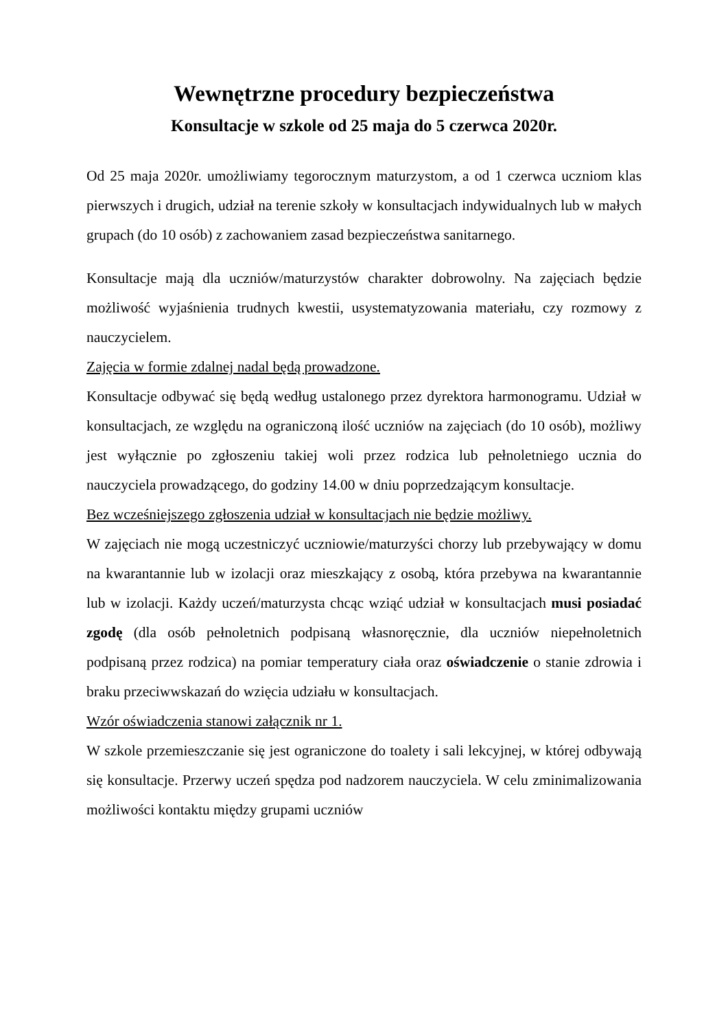Wewnętrzne procedury bezpieczeństwa
Konsultacje w szkole od 25 maja do 5 czerwca 2020r.
Od 25 maja 2020r. umożliwiamy tegorocznym maturzystom, a od 1 czerwca uczniom klas pierwszych i drugich, udział na terenie szkoły w konsultacjach indywidualnych lub w małych grupach (do 10 osób) z zachowaniem zasad bezpieczeństwa sanitarnego.
Konsultacje mają dla uczniów/maturzystów charakter dobrowolny. Na zajęciach będzie możliwość wyjaśnienia trudnych kwestii, usystematyzowania materiału, czy rozmowy z nauczycielem.
Zajęcia w formie zdalnej nadal będą prowadzone.
Konsultacje odbywać się będą według ustalonego przez dyrektora harmonogramu. Udział w konsultacjach, ze względu na ograniczoną ilość uczniów na zajęciach (do 10 osób), możliwy jest wyłącznie po zgłoszeniu takiej woli przez rodzica lub pełnoletniego ucznia do nauczyciela prowadzącego, do godziny 14.00 w dniu poprzedzającym konsultacje.
Bez wcześniejszego zgłoszenia udział w konsultacjach nie będzie możliwy.
W zajęciach nie mogą uczestniczyć uczniowie/maturzyści chorzy lub przebywający w domu na kwarantannie lub w izolacji oraz mieszkający z osobą, która przebywa na kwarantannie lub w izolacji. Każdy uczeń/maturzysta chcąc wziąć udział w konsultacjach musi posiadać zgodę (dla osób pełnoletnich podpisaną własnoręcznie, dla uczniów niepełnoletnich podpisaną przez rodzica) na pomiar temperatury ciała oraz oświadczenie o stanie zdrowia i braku przeciwwskazań do wzięcia udziału w konsultacjach.
Wzór oświadczenia stanowi załącznik nr 1.
W szkole przemieszczanie się jest ograniczone do toalety i sali lekcyjnej, w której odbywają się konsultacje. Przerwy uczeń spędza pod nadzorem nauczyciela. W celu zminimalizowania możliwości kontaktu między grupami uczniów